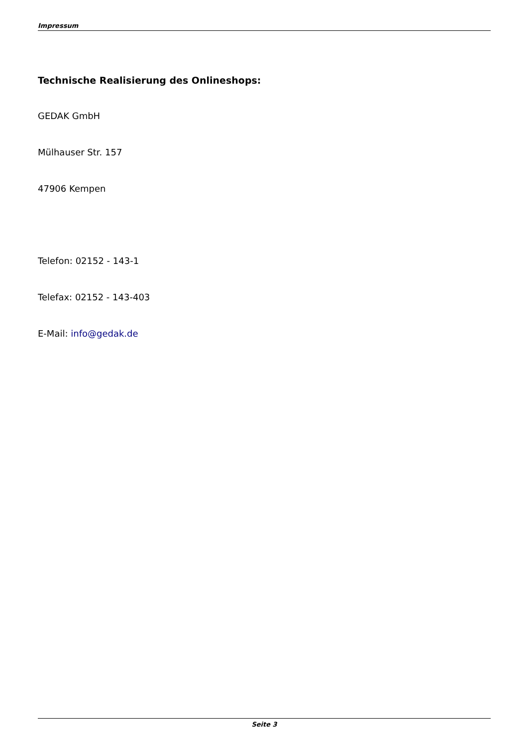Impressum
Technische Realisierung des Onlineshops:
GEDAK GmbH
Mülhauser Str. 157
47906 Kempen
Telefon: 02152 - 143-1
Telefax: 02152 - 143-403
E-Mail: info@gedak.de
Seite 3